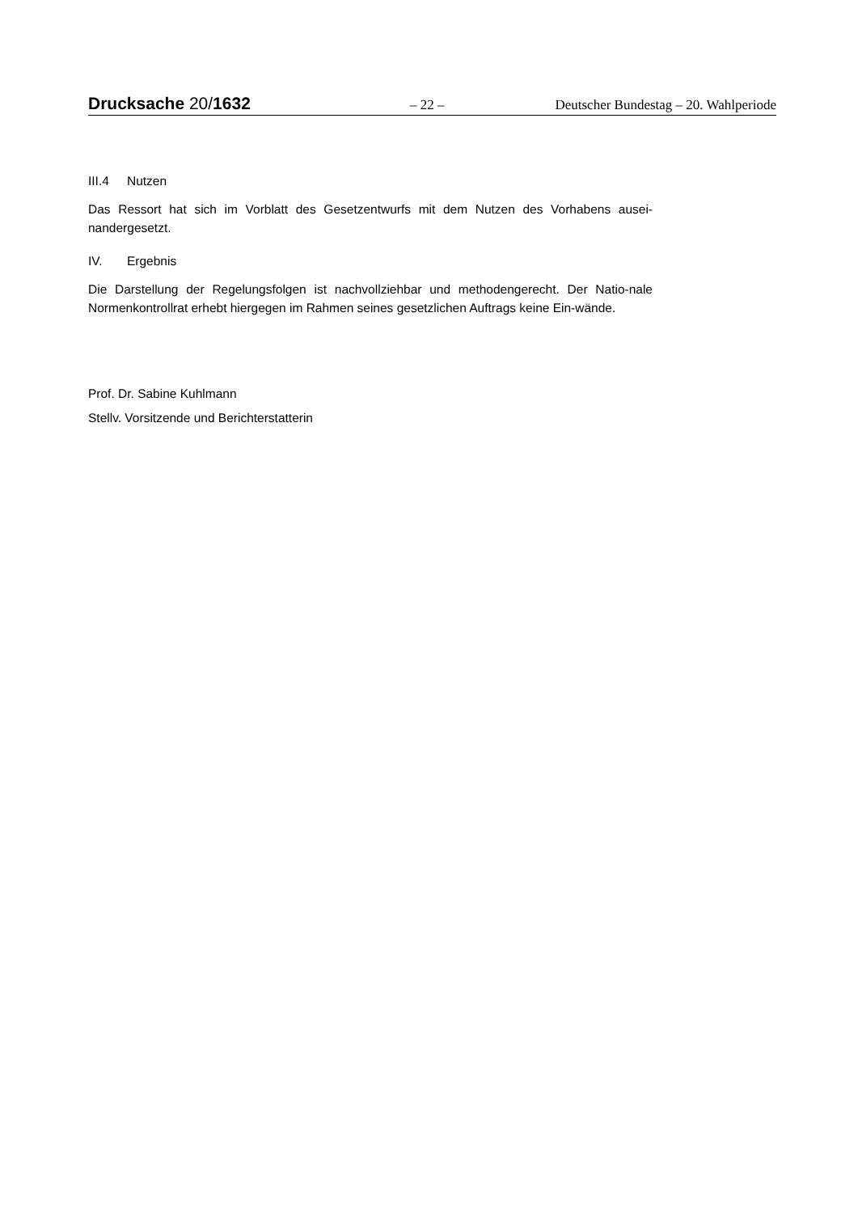Drucksache 20/1632
– 22 –
Deutscher Bundestag – 20. Wahlperiode
III.4 Nutzen
Das Ressort hat sich im Vorblatt des Gesetzentwurfs mit dem Nutzen des Vorhabens ausei-nandergesetzt.
IV. Ergebnis
Die Darstellung der Regelungsfolgen ist nachvollziehbar und methodengerecht. Der Natio-nale Normenkontrollrat erhebt hiergegen im Rahmen seines gesetzlichen Auftrags keine Ein-wände.
Prof. Dr. Sabine Kuhlmann
Stellv. Vorsitzende und Berichterstatterin